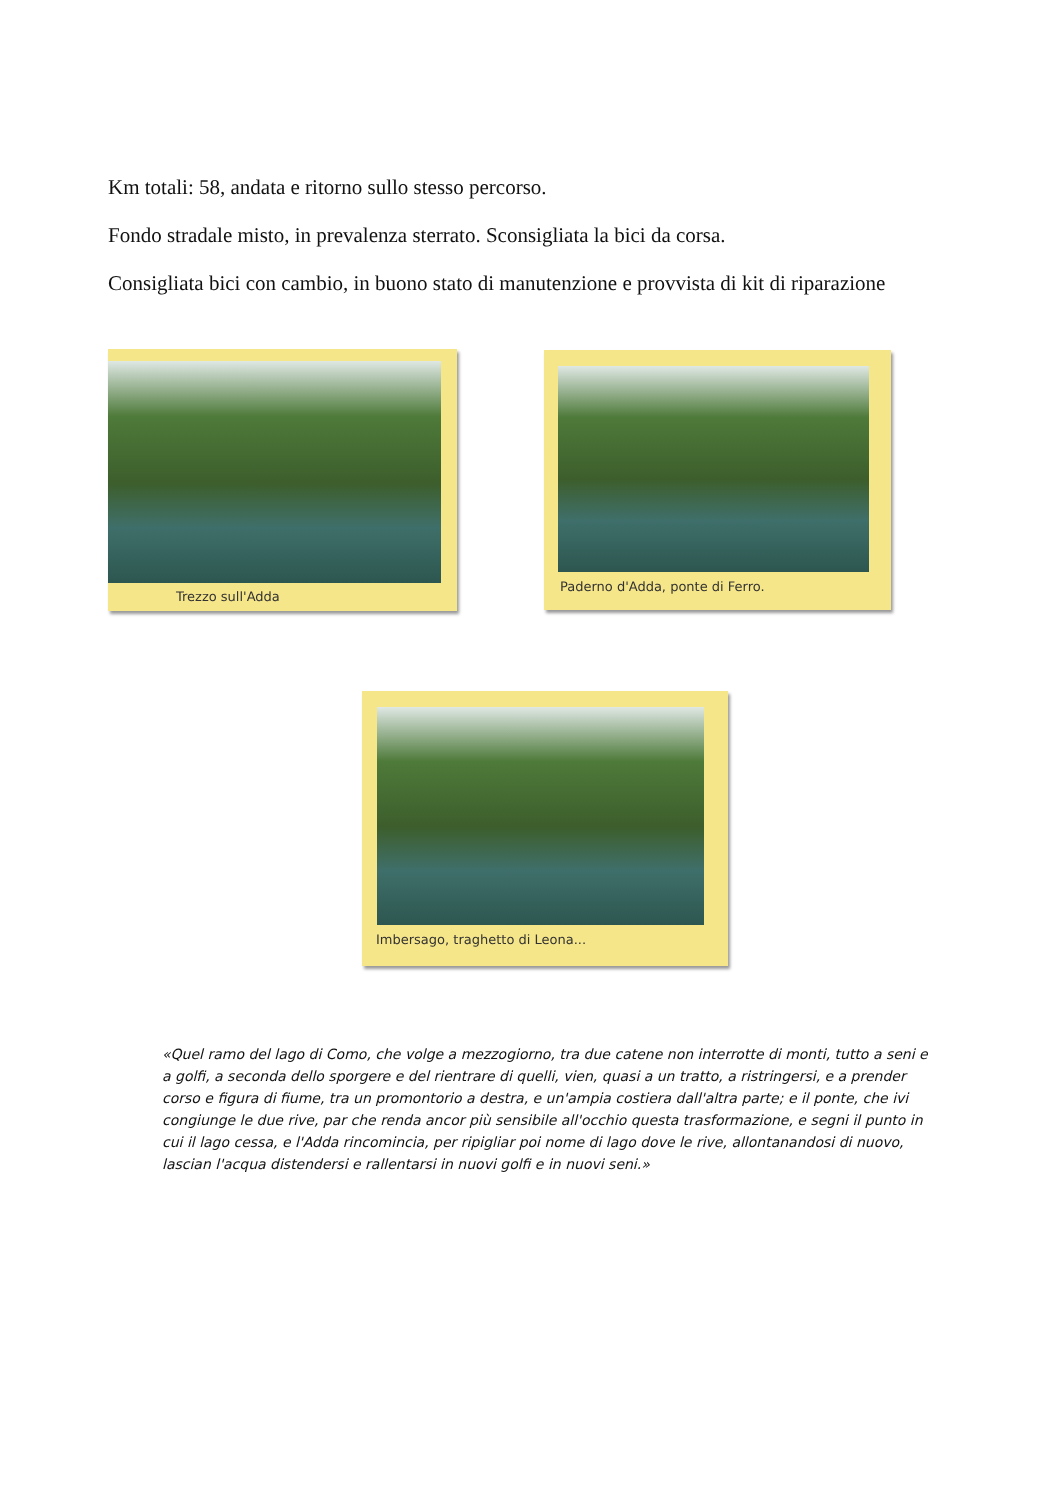Km totali: 58, andata e ritorno sullo stesso percorso.
Fondo stradale misto, in prevalenza sterrato. Sconsigliata la bici da corsa.
Consigliata bici con cambio, in buono stato di manutenzione e provvista di kit di riparazione
Trezzo sull'Adda Paderno d'Adda, ponte di Ferro.
Imbersago, traghetto di Leona...
«Quel ramo del lago di Como, che volge a mezzogiorno, tra due catene non interrotte di monti, tutto a seni e a golfi, a seconda dello sporgere e del rientrare di quelli, vien, quasi a un tratto, a ristringersi, e a prender corso e figura di fiume, tra un promontorio a destra, e un'ampia costiera dall'altra parte; e il ponte, che ivi congiunge le due rive, par che renda ancor più sensibile all'occhio questa trasformazione, e segni il punto in cui il lago cessa, e l'Adda rincomincia, per ripigliar poi nome di lago dove le rive, allontanandosi di nuovo, lascian l'acqua distendersi e rallentarsi in nuovi golfi e in nuovi seni.»